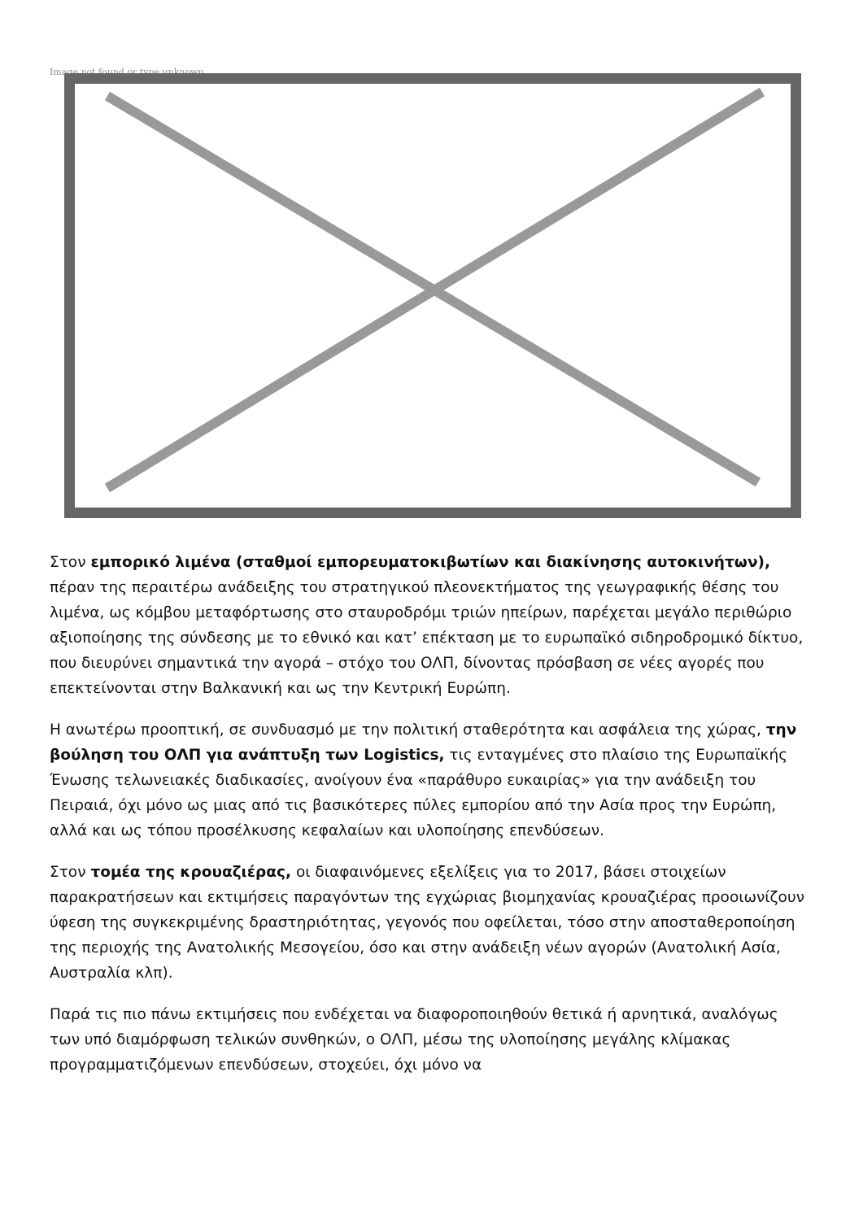Image not found or type unknown
Στον εμπορικό λιμένα (σταθμοί εμπορευματοκιβωτίων και διακίνησης αυτοκινήτων), πέραν της περαιτέρω ανάδειξης του στρατηγικού πλεονεκτήματος της γεωγραφικής θέσης του λιμένα, ως κόμβου μεταφόρτωσης στο σταυροδρόμι τριών ηπείρων, παρέχεται μεγάλο περιθώριο αξιοποίησης της σύνδεσης με το εθνικό και κατ’ επέκταση με το ευρωπαϊκό σιδηροδρομικό δίκτυο, που διευρύνει σημαντικά την αγορά – στόχο του ΟΛΠ, δίνοντας πρόσβαση σε νέες αγορές που επεκτείνονται στην Βαλκανική και ως την Κεντρική Ευρώπη.
Η ανωτέρω προοπτική, σε συνδυασμό με την πολιτική σταθερότητα και ασφάλεια της χώρας, την βούληση του ΟΛΠ για ανάπτυξη των Logistics, τις ενταγμένες στο πλαίσιο της Ευρωπαϊκής Ένωσης τελωνειακές διαδικασίες, ανοίγουν ένα «παράθυρο ευκαιρίας» για την ανάδειξη του Πειραιά, όχι μόνο ως μιας από τις βασικότερες πύλες εμπορίου από την Ασία προς την Ευρώπη, αλλά και ως τόπου προσέλκυσης κεφαλαίων και υλοποίησης επενδύσεων.
Στον τομέα της κρουαζιέρας, οι διαφαινόμενες εξελίξεις για το 2017, βάσει στοιχείων παρακρατήσεων και εκτιμήσεις παραγόντων της εγχώριας βιομηχανίας κρουαζιέρας προοιωνίζουν ύφεση της συγκεκριμένης δραστηριότητας, γεγονός που οφείλεται, τόσο στην αποσταθεροποίηση της περιοχής της Ανατολικής Μεσογείου, όσο και στην ανάδειξη νέων αγορών (Ανατολική Ασία, Αυστραλία κλπ).
Παρά τις πιο πάνω εκτιμήσεις που ενδέχεται να διαφοροποιηθούν θετικά ή αρνητικά, αναλόγως των υπό διαμόρφωση τελικών συνθηκών, ο ΟΛΠ, μέσω της υλοποίησης μεγάλης κλίμακας προγραμματιζόμενων επενδύσεων, στοχεύει, όχι μόνο να